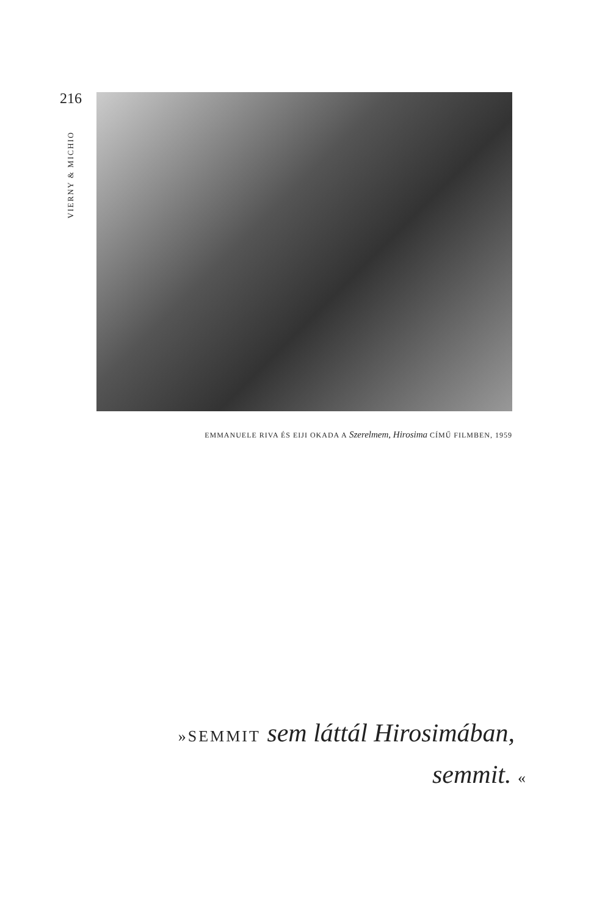216
VIERNY & MICHIO
EMMANUELE RIVA ÉS EIJI OKADA A Szerelmem, Hirosima CÍMŰ FILMBEN, 1959
»SEMMIT sem láttál Hirosimában,
semmit. «